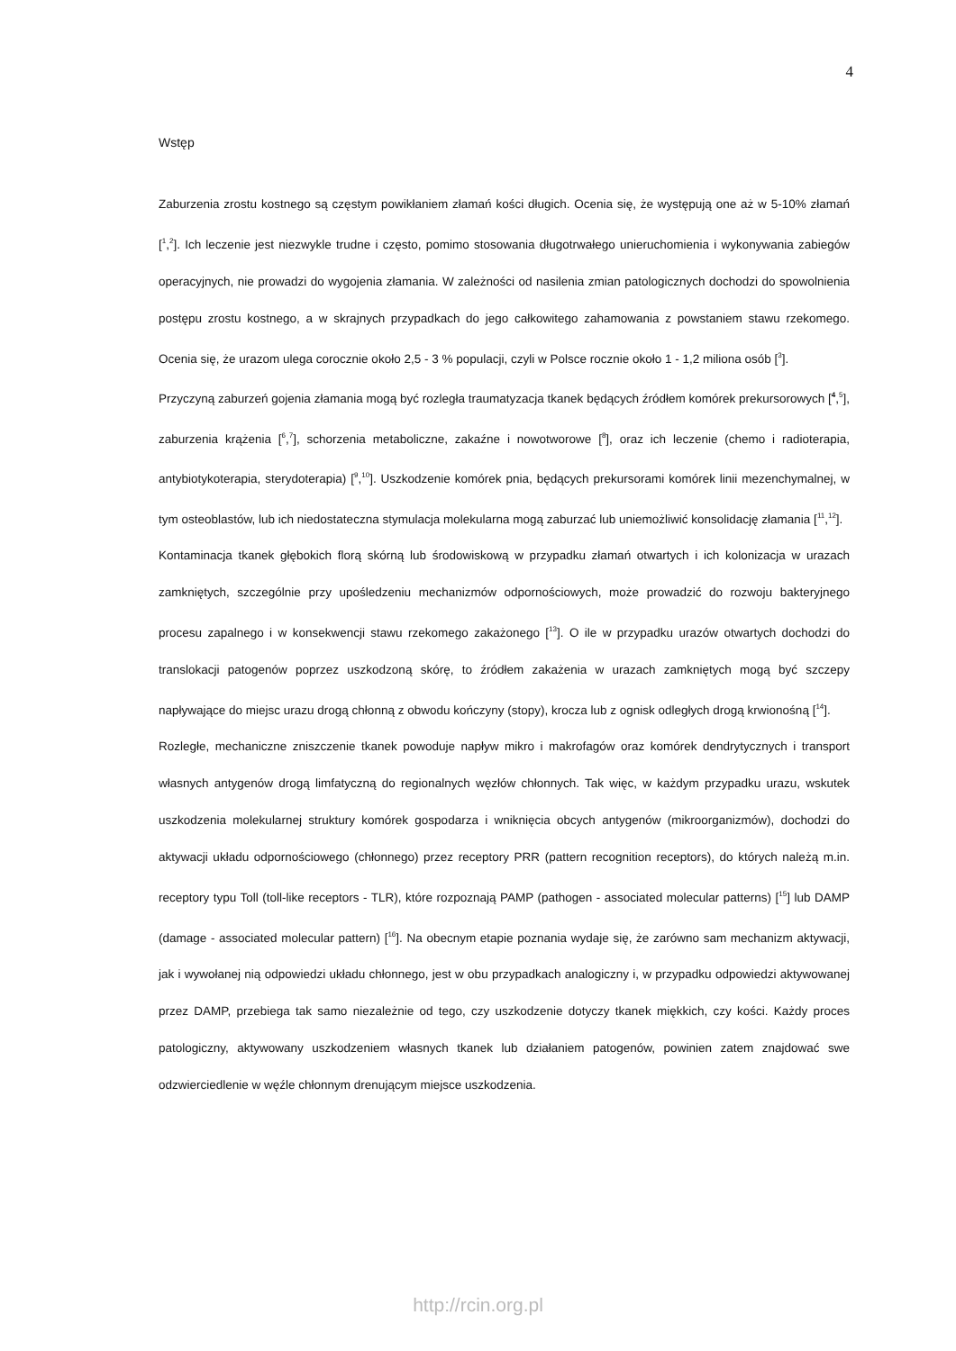4
Wstęp
Zaburzenia zrostu kostnego są częstym powikłaniem złamań kości długich. Ocenia się, że występują one aż w 5-10% złamań [<sup>1</sup>,<sup>2</sup>]. Ich leczenie jest niezwykle trudne i często, pomimo stosowania długotrwałego unieruchomienia i wykonywania zabiegów operacyjnych, nie prowadzi do wygojenia złamania. W zależności od nasilenia zmian patologicznych dochodzi do spowolnienia postępu zrostu kostnego, a w skrajnych przypadkach do jego całkowitego zahamowania z powstaniem stawu rzekomego. Ocenia się, że urazom ulega corocznie około 2,5 - 3 % populacji, czyli w Polsce rocznie około 1 - 1,2 miliona osób [<sup>3</sup>].
Przyczyną zaburzeń gojenia złamania mogą być rozległa traumatyzacja tkanek będących źródłem komórek prekursorowych [<sup>4</sup>,<sup>5</sup>], zaburzenia krążenia [<sup>6</sup>,<sup>7</sup>], schorzenia metaboliczne, zakaźne i nowotworowe [<sup>8</sup>], oraz ich leczenie (chemo i radioterapia, antybiotykoterapia, sterydoterapia) [<sup>9</sup>,<sup>10</sup>]. Uszkodzenie komórek pnia, będących prekursorami komórek linii mezenchymalnej, w tym osteoblastów, lub ich niedostateczna stymulacja molekularna mogą zaburzać lub uniemożliwić konsolidację złamania [<sup>11</sup>,<sup>12</sup>].
Kontaminacja tkanek głębokich florą skórną lub środowiskową w przypadku złamań otwartych i ich kolonizacja w urazach zamkniętych, szczególnie przy upośledzeniu mechanizmów odpornościowych, może prowadzić do rozwoju bakteryjnego procesu zapalnego i w konsekwencji stawu rzekomego zakażonego [<sup>13</sup>]. O ile w przypadku urazów otwartych dochodzi do translokacji patogenów poprzez uszkodzoną skórę, to źródłem zakażenia w urazach zamkniętych mogą być szczepy napływające do miejsc urazu drogą chłonną z obwodu kończyny (stopy), krocza lub z ognisk odległych drogą krwionośną [<sup>14</sup>].
Rozległe, mechaniczne zniszczenie tkanek powoduje napływ mikro i makrofagów oraz komórek dendrytycznych i transport własnych antygenów drogą limfatyczną do regionalnych węzłów chłonnych. Tak więc, w każdym przypadku urazu, wskutek uszkodzenia molekularnej struktury komórek gospodarza i wniknięcia obcych antygenów (mikroorganizmów), dochodzi do aktywacji układu odpornościowego (chłonnego) przez receptory PRR (pattern recognition receptors), do których należą m.in. receptory typu Toll (toll-like receptors - TLR), które rozpoznają PAMP (pathogen - associated molecular patterns) [<sup>15</sup>] lub DAMP (damage - associated molecular pattern) [<sup>16</sup>]. Na obecnym etapie poznania wydaje się, że zarówno sam mechanizm aktywacji, jak i wywołanej nią odpowiedzi układu chłonnego, jest w obu przypadkach analogiczny i, w przypadku odpowiedzi aktywowanej przez DAMP, przebiega tak samo niezależnie od tego, czy uszkodzenie dotyczy tkanek miękkich, czy kości. Każdy proces patologiczny, aktywowany uszkodzeniem własnych tkanek lub działaniem patogenów, powinien zatem znajdować swe odzwierciedlenie w węźle chłonnym drenującym miejsce uszkodzenia.
http://rcin.org.pl